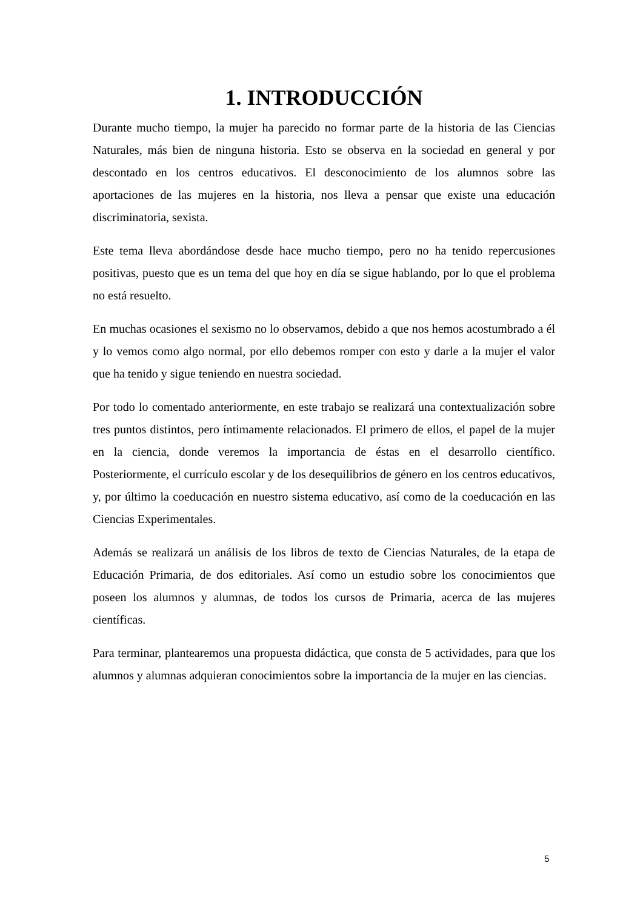1. INTRODUCCIÓN
Durante mucho tiempo, la mujer ha parecido no formar parte de la historia de las Ciencias Naturales, más bien de ninguna historia. Esto se observa en la sociedad en general y por descontado en los centros educativos. El desconocimiento de los alumnos sobre las aportaciones de las mujeres en la historia, nos lleva a pensar que existe una educación discriminatoria, sexista.
Este tema lleva abordándose desde hace mucho tiempo, pero no ha tenido repercusiones positivas, puesto que es un tema del que hoy en día se sigue hablando, por lo que el problema no está resuelto.
En muchas ocasiones el sexismo no lo observamos, debido a que nos hemos acostumbrado a él y lo vemos como algo normal, por ello debemos romper con esto y darle a la mujer el valor que ha tenido y sigue teniendo en nuestra sociedad.
Por todo lo comentado anteriormente, en este trabajo se realizará una contextualización sobre tres puntos distintos, pero íntimamente relacionados. El primero de ellos, el papel de la mujer en la ciencia, donde veremos la importancia de éstas en el desarrollo científico. Posteriormente, el currículo escolar y de los desequilibrios de género en los centros educativos, y, por último la coeducación en nuestro sistema educativo, así como de la coeducación en las Ciencias Experimentales.
Además se realizará un análisis de los libros de texto de Ciencias Naturales, de la etapa de Educación Primaria, de dos editoriales. Así como un estudio sobre los conocimientos que poseen los alumnos y alumnas, de todos los cursos de Primaria, acerca de las mujeres científicas.
Para terminar, plantearemos una propuesta didáctica, que consta de 5 actividades, para que los alumnos y alumnas adquieran conocimientos sobre la importancia de la mujer en las ciencias.
5